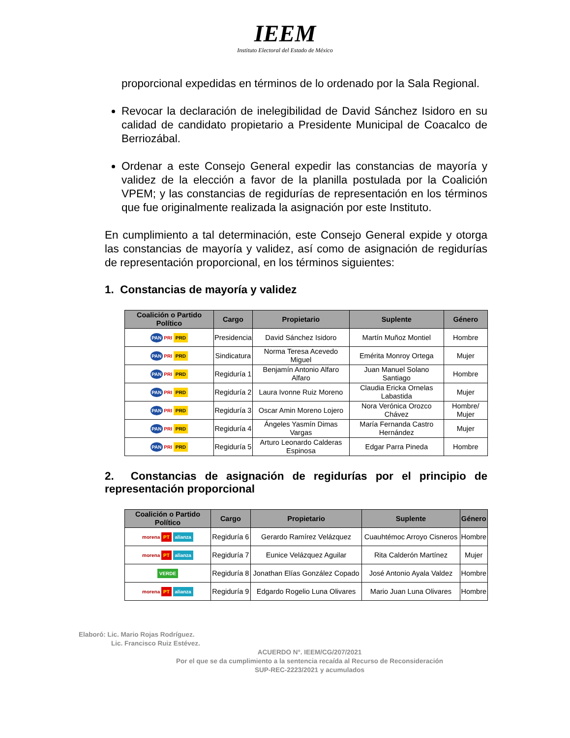IEEM
Instituto Electoral del Estado de México
proporcional expedidas en términos de lo ordenado por la Sala Regional.
Revocar la declaración de inelegibilidad de David Sánchez Isidoro en su calidad de candidato propietario a Presidente Municipal de Coacalco de Berriozábal.
Ordenar a este Consejo General expedir las constancias de mayoría y validez de la elección a favor de la planilla postulada por la Coalición VPEM; y las constancias de regidurías de representación en los términos que fue originalmente realizada la asignación por este Instituto.
En cumplimiento a tal determinación, este Consejo General expide y otorga las constancias de mayoría y validez, así como de asignación de regidurías de representación proporcional, en los términos siguientes:
1. Constancias de mayoría y validez
| Coalición o Partido Político | Cargo | Propietario | Suplente | Género |
| --- | --- | --- | --- | --- |
| PAN PRI PRD | Presidencia | David Sánchez Isidoro | Martín Muñoz Montiel | Hombre |
| PAN PRI PRD | Sindicatura | Norma Teresa Acevedo Miguel | Emérita Monroy Ortega | Mujer |
| PAN PRI PRD | Regiduría 1 | Benjamín Antonio Alfaro Alfaro | Juan Manuel Solano Santiago | Hombre |
| PAN PRI PRD | Regiduría 2 | Laura Ivonne Ruiz Moreno | Claudia Ericka Ornelas Labastida | Mujer |
| PAN PRI PRD | Regiduría 3 | Oscar Amin Moreno Lojero | Nora Verónica Orozco Chávez | Hombre/ Mujer |
| PAN PRI PRD | Regiduría 4 | Ángeles Yasmín Dimas Vargas | María Fernanda Castro Hernández | Mujer |
| PAN PRI PRD | Regiduría 5 | Arturo Leonardo Calderas Espinosa | Edgar Parra Pineda | Hombre |
2. Constancias de asignación de regidurías por el principio de representación proporcional
| Coalición o Partido Político | Cargo | Propietario | Suplente | Género |
| --- | --- | --- | --- | --- |
| morena PT alianza | Regiduría 6 | Gerardo Ramírez Velázquez | Cuauhtémoc Arroyo Cisneros | Hombre |
| morena PT alianza | Regiduría 7 | Eunice Velázquez Aguilar | Rita Calderón Martínez | Mujer |
| VERDE | Regiduría 8 | Jonathan Elías González Copado | José Antonio Ayala Valdez | Hombre |
| morena PT alianza | Regiduría 9 | Edgardo Rogelio Luna Olivares | Mario Juan Luna Olivares | Hombre |
Elaboró: Lic. Mario Rojas Rodríguez.
Lic. Francisco Ruiz Estévez.
ACUERDO N°. IEEM/CG/207/2021
Por el que se da cumplimiento a la sentencia recaída al Recurso de Reconsideración
SUP-REC-2223/2021 y acumulados